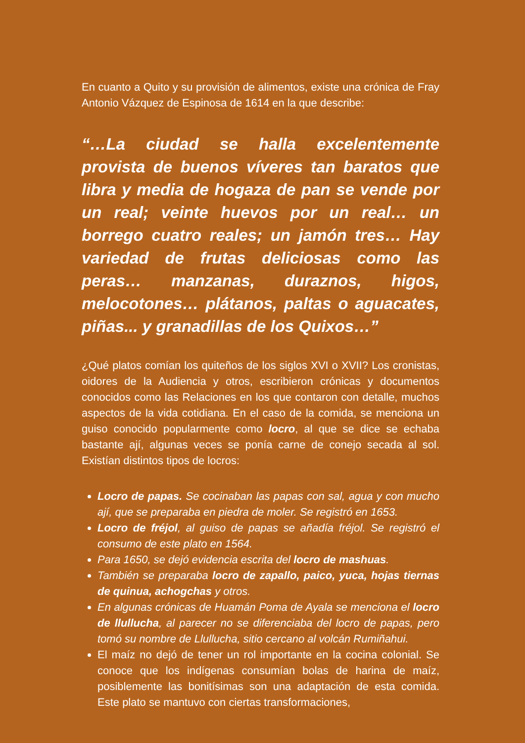En cuanto a Quito y su provisión de alimentos, existe una crónica de Fray Antonio Vázquez de Espinosa de 1614 en la que describe:
“…La ciudad se halla excelentemente provista de buenos víveres tan baratos que libra y media de hogaza de pan se vende por un real; veinte huevos por un real… un borrego cuatro reales; un jamón tres… Hay variedad de frutas deliciosas como las peras… manzanas, duraznos, higos, melocotones… plátanos, paltas o aguacates, piñas... y granadillas de los Quixos…”
¿Qué platos comían los quiteños de los siglos XVI o XVII? Los cronistas, oidores de la Audiencia y otros, escribieron crónicas y documentos conocidos como las Relaciones en los que contaron con detalle, muchos aspectos de la vida cotidiana. En el caso de la comida, se menciona un guiso conocido popularmente como locro, al que se dice se echaba bastante ají, algunas veces se ponía carne de conejo secada al sol. Existían distintos tipos de locros:
Locro de papas. Se cocinaban las papas con sal, agua y con mucho ají, que se preparaba en piedra de moler. Se registró en 1653.
Locro de fréjol, al guiso de papas se añadía fréjol. Se registró el consumo de este plato en 1564.
Para 1650, se dejó evidencia escrita del locro de mashuas.
También se preparaba locro de zapallo, paico, yuca, hojas tiernas de quinua, achogchas y otros.
En algunas crónicas de Huamán Poma de Ayala se menciona el locro de llullucha, al parecer no se diferenciaba del locro de papas, pero tomó su nombre de Llullucha, sitio cercano al volcán Rumiñahui.
El maíz no dejó de tener un rol importante en la cocina colonial. Se conoce que los indígenas consumían bolas de harina de maíz, posiblemente las bonitísimas son una adaptación de esta comida. Este plato se mantuvo con ciertas transformaciones,